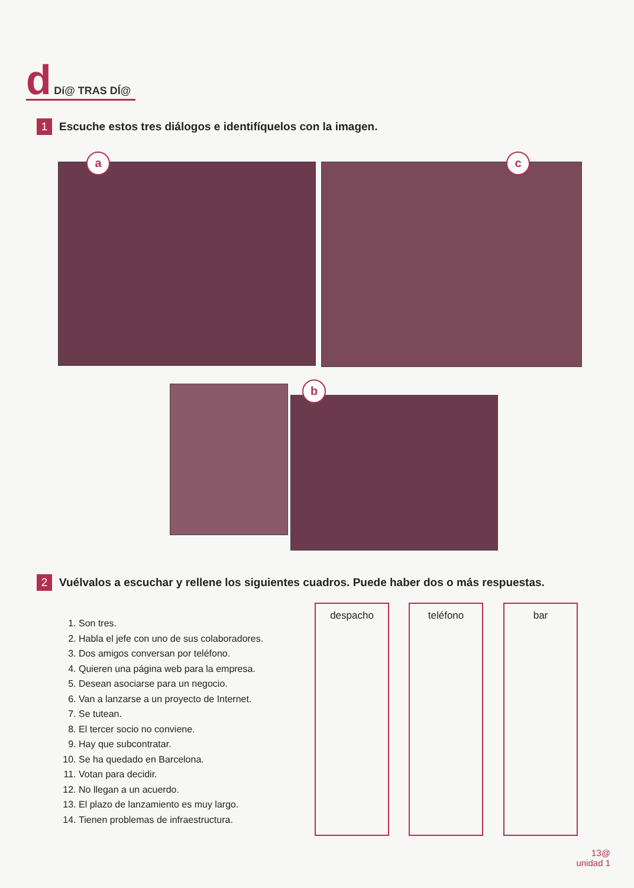d Dí@ TRAS DÍ@
1 Escuche estos tres diálogos e identifíquelos con la imagen.
a c
b
2 Vuélvalos a escuchar y rellene los siguientes cuadros. Puede haber dos o más respuestas.
1. Son tres.
2. Habla el jefe con uno de sus colaboradores.
3. Dos amigos conversan por teléfono.
4. Quieren una página web para la empresa.
5. Desean asociarse para un negocio.
6. Van a lanzarse a un proyecto de Internet.
7. Se tutean.
8. El tercer socio no conviene.
9. Hay que subcontratar.
10. Se ha quedado en Barcelona.
11. Votan para decidir.
12. No llegan a un acuerdo.
13. El plazo de lanzamiento es muy largo.
14. Tienen problemas de infraestructura.
despacho teléfono bar
13@
unidad 1